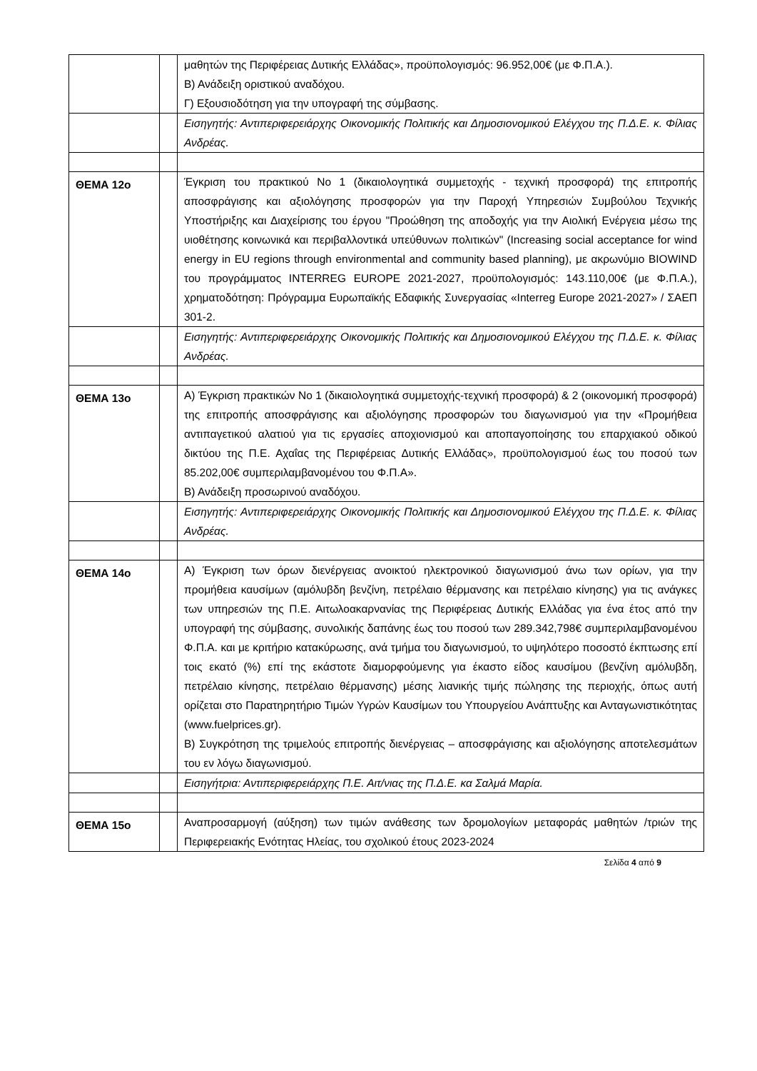| | | μαθητών της Περιφέρειας Δυτικής Ελλάδας», προϋπολογισμός: 96.952,00€ (με Φ.Π.Α.). Β) Ανάδειξη οριστικού αναδόχου. Γ) Εξουσιοδότηση για την υπογραφή της σύμβασης. |
| | | Εισηγητής: Αντιπεριφερειάρχης Οικονομικής Πολιτικής και Δημοσιονομικού Ελέγχου της Π.Δ.Ε. κ. Φίλιας Ανδρέας. |
| ΘΕΜΑ 12ο | | Έγκριση του πρακτικού Νο 1 (δικαιολογητικά συμμετοχής - τεχνική προσφορά) της επιτροπής αποσφράγισης και αξιολόγησης προσφορών για την Παροχή Υπηρεσιών Συμβούλου Τεχνικής Υποστήριξης και Διαχείρισης του έργου "Προώθηση της αποδοχής για την Αιολική Ενέργεια μέσω της υιοθέτησης κοινωνικά και περιβαλλοντικά υπεύθυνων πολιτικών" (Increasing social acceptance for wind energy in EU regions through environmental and community based planning), με ακρωνύμιο BIOWIND του προγράμματος INTERREG EUROPE 2021-2027, προϋπολογισμός: 143.110,00€ (με Φ.Π.Α.), χρηματοδότηση: Πρόγραμμα Ευρωπαϊκής Εδαφικής Συνεργασίας «Interreg Europe 2021-2027» / ΣΑΕΠ 301-2. |
| | | Εισηγητής: Αντιπεριφερειάρχης Οικονομικής Πολιτικής και Δημοσιονομικού Ελέγχου της Π.Δ.Ε. κ. Φίλιας Ανδρέας. |
| ΘΕΜΑ 13ο | | Α) Έγκριση πρακτικών Νο 1 (δικαιολογητικά συμμετοχής-τεχνική προσφορά) & 2 (οικονομική προσφορά) της επιτροπής αποσφράγισης και αξιολόγησης προσφορών του διαγωνισμού για την «Προμήθεια αντιπαγετικού αλατιού για τις εργασίες αποχιονισμού και αποπαγοποίησης του επαρχιακού οδικού δικτύου της Π.Ε. Αχαΐας της Περιφέρειας Δυτικής Ελλάδας», προϋπολογισμού έως του ποσού των 85.202,00€ συμπεριλαμβανομένου του Φ.Π.Α». Β) Ανάδειξη προσωρινού αναδόχου. |
| | | Εισηγητής: Αντιπεριφερειάρχης Οικονομικής Πολιτικής και Δημοσιονομικού Ελέγχου της Π.Δ.Ε. κ. Φίλιας Ανδρέας. |
| ΘΕΜΑ 14ο | | Α) Έγκριση των όρων διενέργειας ανοικτού ηλεκτρονικού διαγωνισμού άνω των ορίων, για την προμήθεια καυσίμων (αμόλυβδη βενζίνη, πετρέλαιο θέρμανσης και πετρέλαιο κίνησης) για τις ανάγκες των υπηρεσιών της Π.Ε. Αιτωλοακαρνανίας της Περιφέρειας Δυτικής Ελλάδας για ένα έτος από την υπογραφή της σύμβασης, συνολικής δαπάνης έως του ποσού των 289.342,798€ συμπεριλαμβανομένου Φ.Π.Α. και με κριτήριο κατακύρωσης, ανά τμήμα του διαγωνισμού, το υψηλότερο ποσοστό έκπτωσης επί τοις εκατό (%) επί της εκάστοτε διαμορφούμενης για έκαστο είδος καυσίμου (βενζίνη αμόλυβδη, πετρέλαιο κίνησης, πετρέλαιο θέρμανσης) μέσης λιανικής τιμής πώλησης της περιοχής, όπως αυτή ορίζεται στο Παρατηρητήριο Τιμών Υγρών Καυσίμων του Υπουργείου Ανάπτυξης και Ανταγωνιστικότητας (www.fuelprices.gr). Β) Συγκρότηση της τριμελούς επιτροπής διενέργειας – αποσφράγισης και αξιολόγησης αποτελεσμάτων του εν λόγω διαγωνισμού. |
| | | Εισηγήτρια: Αντιπεριφερειάρχης Π.Ε. Αιτ/νιας της Π.Δ.Ε. κα Σαλμά Μαρία. |
| ΘΕΜΑ 15ο | | Αναπροσαρμογή (αύξηση) των τιμών ανάθεσης των δρομολογίων μεταφοράς μαθητών /τριών της Περιφερειακής Ενότητας Ηλείας, του σχολικού έτους 2023-2024 |
Σελίδα 4 από 9